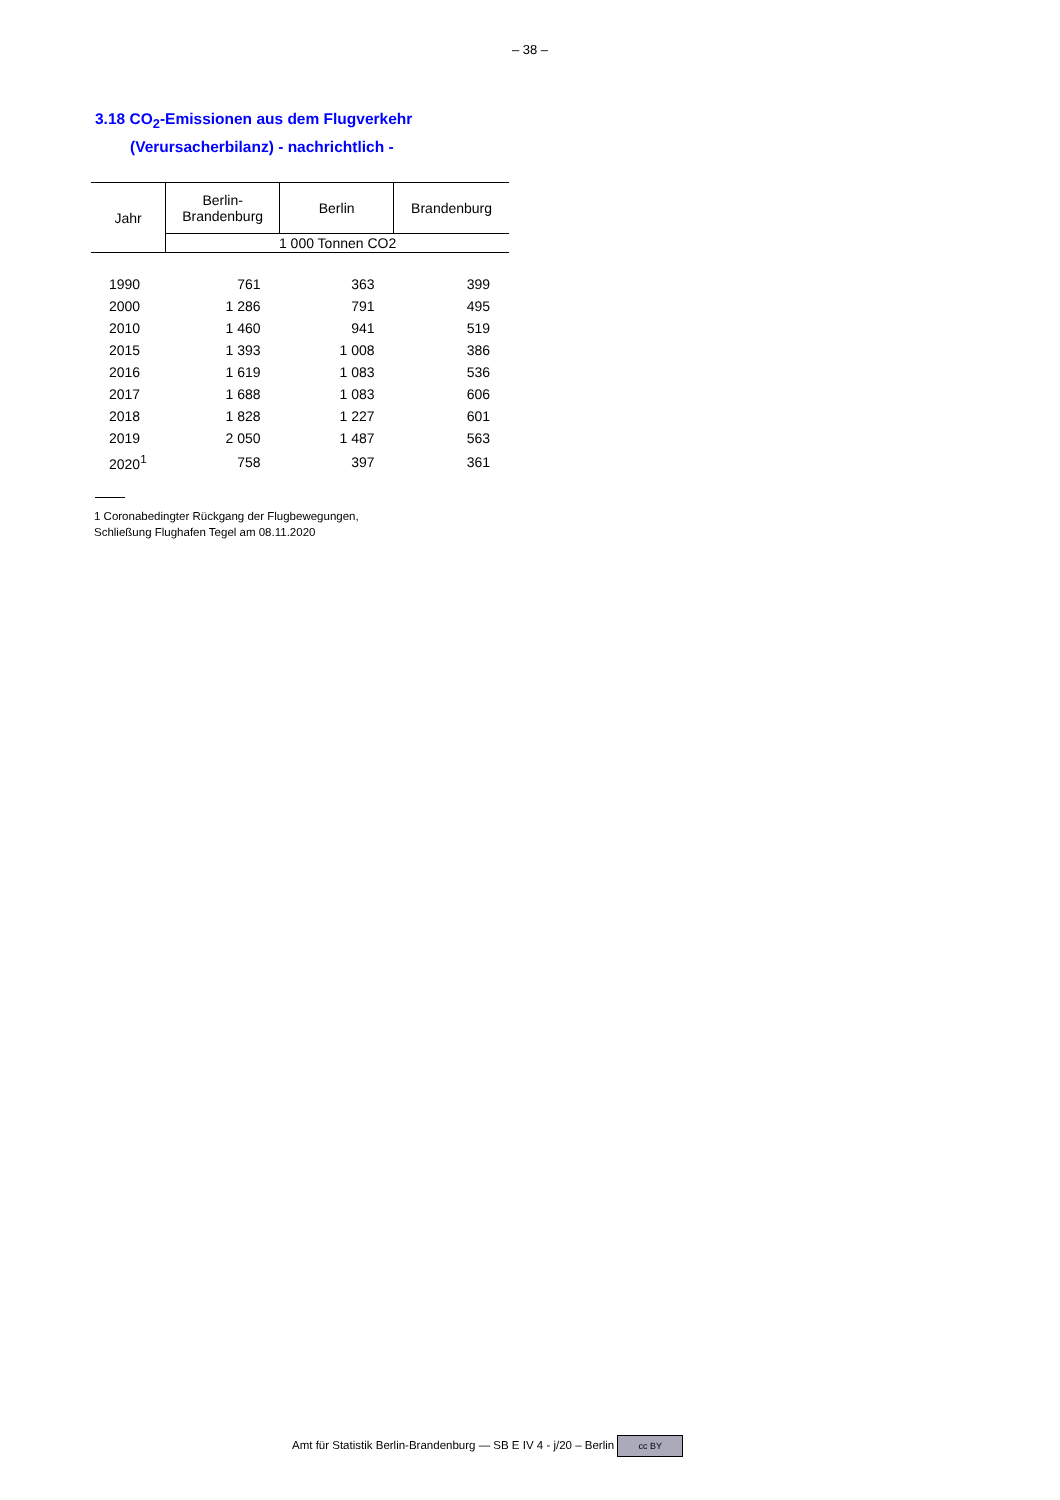– 38 –
3.18 CO<sub>2</sub>-Emissionen aus dem Flugverkehr
(Verursacherbilanz) - nachrichtlich -
| Jahr | Berlin- Brandenburg | Berlin | Brandenburg |
| --- | --- | --- | --- |
| | 1 000 Tonnen CO2 | | |
| 1990 | 761 | 363 | 399 |
| 2000 | 1 286 | 791 | 495 |
| 2010 | 1 460 | 941 | 519 |
| 2015 | 1 393 | 1 008 | 386 |
| 2016 | 1 619 | 1 083 | 536 |
| 2017 | 1 688 | 1 083 | 606 |
| 2018 | 1 828 | 1 227 | 601 |
| 2019 | 2 050 | 1 487 | 563 |
| 2020<sup>1</sup> | 758 | 397 | 361 |
1 Coronabedingter Rückgang der Flugbewegungen,
Schließung Flughafen Tegel am 08.11.2020
Amt für Statistik Berlin-Brandenburg — SB E IV 4 - j/20 – Berlin cc BY